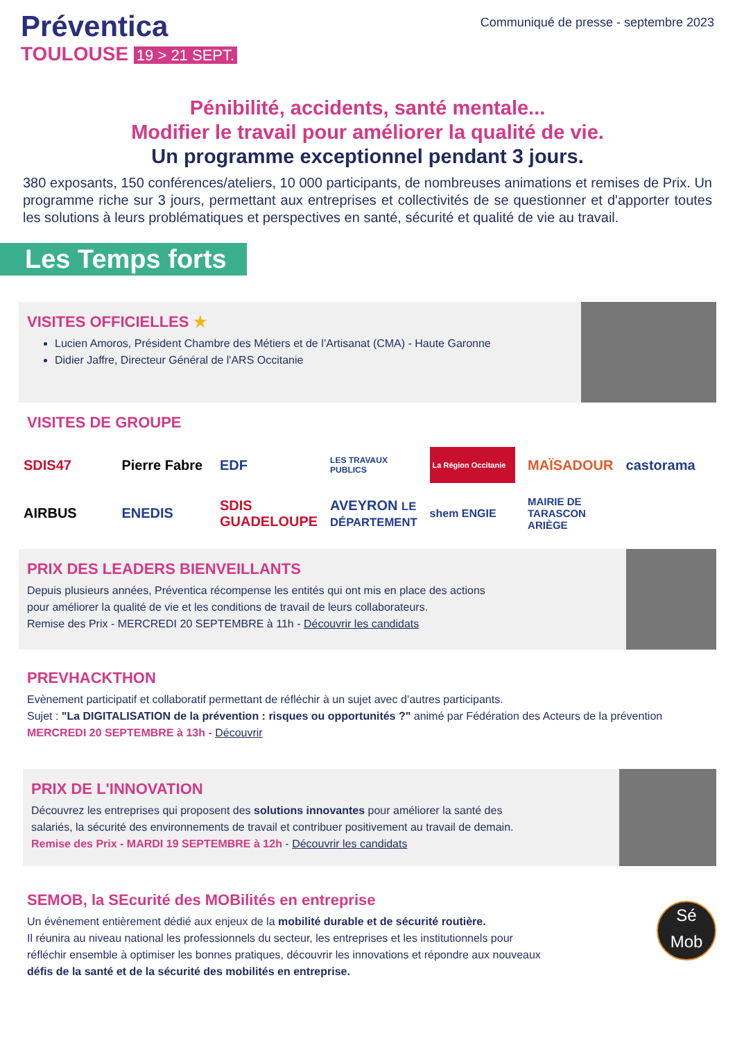Préventica
TOULOUSE 19 > 21 SEPT.
Communiqué de presse - septembre 2023
Pénibilité, accidents, santé mentale...
Modifier le travail pour améliorer la qualité de vie.
Un programme exceptionnel pendant 3 jours.
380 exposants, 150 conférences/ateliers, 10 000 participants, de nombreuses animations et remises de Prix. Un programme riche sur 3 jours, permettant aux entreprises et collectivités de se questionner et d'apporter toutes les solutions à leurs problématiques et perspectives en santé, sécurité et qualité de vie au travail.
Les Temps forts
VISITES OFFICIELLES ★
Lucien Amoros, Président Chambre des Métiers et de l’Artisanat (CMA) - Haute Garonne
Didier Jaffre, Directeur Général de l'ARS Occitanie
VISITES DE GROUPE
SDIS47
Pierre Fabre
EDF
LES TRAVAUX PUBLICS
La Région Occitanie
MAÏSADOUR
castorama
AIRBUS
ENEDIS
SDIS GUADELOUPE
AVEYRON LE DÉPARTEMENT
shem ENGIE
MAIRIE DE TARASCON ARIÈGE
PRIX DES LEADERS BIENVEILLANTS
Depuis plusieurs années, Préventica récompense les entités qui ont mis en place des actions
pour améliorer la qualité de vie et les conditions de travail de leurs collaborateurs.
Remise des Prix - MERCREDI 20 SEPTEMBRE à 11h - Découvrir les candidats
PREVHACKTHON
Evènement participatif et collaboratif permettant de réfléchir à un sujet avec d’autres participants.
Sujet : "La DIGITALISATION de la prévention : risques ou opportunités ?" animé par Fédération des Acteurs de la prévention
MERCREDI 20 SEPTEMBRE à 13h - Découvrir
PRIX DE L'INNOVATION
Découvrez les entreprises qui proposent des solutions innovantes pour améliorer la santé des
salariés, la sécurité des environnements de travail et contribuer positivement au travail de demain.
Remise des Prix - MARDI 19 SEPTEMBRE à 12h - Découvrir les candidats
Sé
Mob
SEMOB, la SEcurité des MOBilités en entreprise
Un événement entièrement dédié aux enjeux de la mobilité durable et de sécurité routière.
Il réunira au niveau national les professionnels du secteur, les entreprises et les institutionnels pour
réfléchir ensemble à optimiser les bonnes pratiques, découvrir les innovations et répondre aux nouveaux
défis de la santé et de la sécurité des mobilités en entreprise.